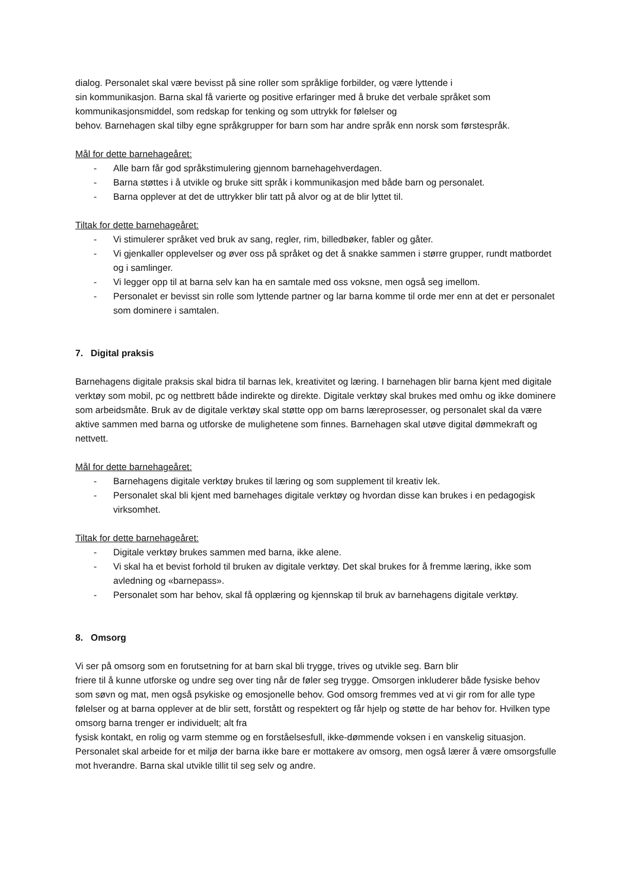dialog. Personalet skal være bevisst på sine roller som språklige forbilder, og være lyttende i
sin kommunikasjon. Barna skal få varierte og positive erfaringer med å bruke det verbale språket som kommunikasjonsmiddel, som redskap for tenking og som uttrykk for følelser og
behov. Barnehagen skal tilby egne språkgrupper for barn som har andre språk enn norsk som førstespråk.
Mål for dette barnehageåret:
- Alle barn får god språkstimulering gjennom barnehagehverdagen.
- Barna støttes i å utvikle og bruke sitt språk i kommunikasjon med både barn og personalet.
- Barna opplever at det de uttrykker blir tatt på alvor og at de blir lyttet til.
Tiltak for dette barnehageåret:
- Vi stimulerer språket ved bruk av sang, regler, rim, billedbøker, fabler og gåter.
- Vi gjenkaller opplevelser og øver oss på språket og det å snakke sammen i større grupper, rundt matbordet og i samlinger.
- Vi legger opp til at barna selv kan ha en samtale med oss voksne, men også seg imellom.
- Personalet er bevisst sin rolle som lyttende partner og lar barna komme til orde mer enn at det er personalet som dominere i samtalen.
7. Digital praksis
Barnehagens digitale praksis skal bidra til barnas lek, kreativitet og læring. I barnehagen blir barna kjent med digitale verktøy som mobil, pc og nettbrett både indirekte og direkte. Digitale verktøy skal brukes med omhu og ikke dominere som arbeidsmåte. Bruk av de digitale verktøy skal støtte opp om barns læreprosesser, og personalet skal da være aktive sammen med barna og utforske de mulighetene som finnes. Barnehagen skal utøve digital dømmekraft og nettvett.
Mål for dette barnehageåret:
- Barnehagens digitale verktøy brukes til læring og som supplement til kreativ lek.
- Personalet skal bli kjent med barnehages digitale verktøy og hvordan disse kan brukes i en pedagogisk virksomhet.
Tiltak for dette barnehageåret:
- Digitale verktøy brukes sammen med barna, ikke alene.
- Vi skal ha et bevist forhold til bruken av digitale verktøy. Det skal brukes for å fremme læring, ikke som avledning og «barnepass».
- Personalet som har behov, skal få opplæring og kjennskap til bruk av barnehagens digitale verktøy.
8. Omsorg
Vi ser på omsorg som en forutsetning for at barn skal bli trygge, trives og utvikle seg. Barn blir
friere til å kunne utforske og undre seg over ting når de føler seg trygge. Omsorgen inkluderer både fysiske behov som søvn og mat, men også psykiske og emosjonelle behov. God omsorg fremmes ved at vi gir rom for alle type følelser og at barna opplever at de blir sett, forstått og respektert og får hjelp og støtte de har behov for. Hvilken type omsorg barna trenger er individuelt; alt fra
fysisk kontakt, en rolig og varm stemme og en forståelsesfull, ikke-dømmende voksen i en vanskelig situasjon. Personalet skal arbeide for et miljø der barna ikke bare er mottakere av omsorg, men også lærer å være omsorgsfulle mot hverandre. Barna skal utvikle tillit til seg selv og andre.